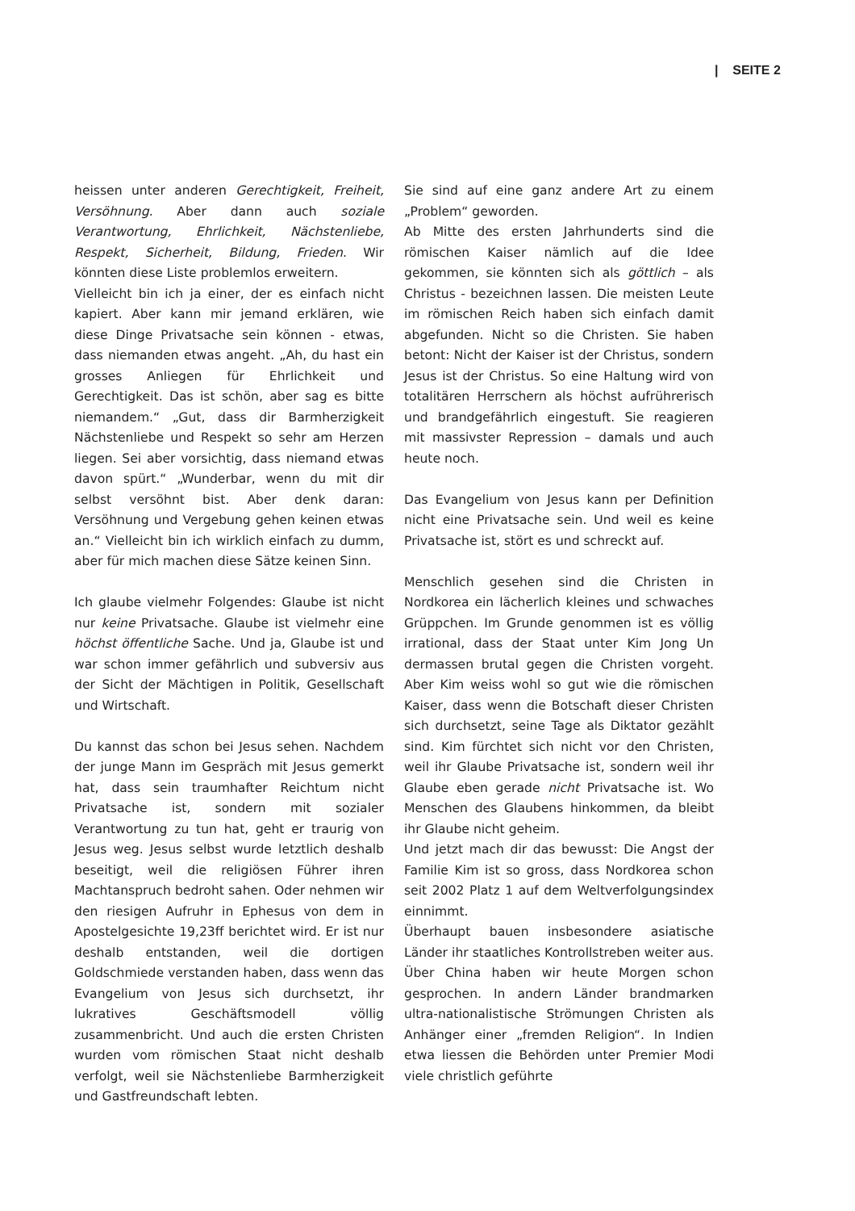| SEITE 2
heissen unter anderen Gerechtigkeit, Freiheit, Versöhnung. Aber dann auch soziale Verantwortung, Ehrlichkeit, Nächstenliebe, Respekt, Sicherheit, Bildung, Frieden. Wir könnten diese Liste problemlos erweitern.
Vielleicht bin ich ja einer, der es einfach nicht kapiert. Aber kann mir jemand erklären, wie diese Dinge Privatsache sein können - etwas, dass niemanden etwas angeht. „Ah, du hast ein grosses Anliegen für Ehrlichkeit und Gerechtigkeit. Das ist schön, aber sag es bitte niemandem.“ „Gut, dass dir Barmherzigkeit Nächstenliebe und Respekt so sehr am Herzen liegen. Sei aber vorsichtig, dass niemand etwas davon spürt.“ „Wunderbar, wenn du mit dir selbst versöhnt bist. Aber denk daran: Versöhnung und Vergebung gehen keinen etwas an.“ Vielleicht bin ich wirklich einfach zu dumm, aber für mich machen diese Sätze keinen Sinn.
Ich glaube vielmehr Folgendes: Glaube ist nicht nur keine Privatsache. Glaube ist vielmehr eine höchst öffentliche Sache. Und ja, Glaube ist und war schon immer gefährlich und subversiv aus der Sicht der Mächtigen in Politik, Gesellschaft und Wirtschaft.
Du kannst das schon bei Jesus sehen. Nachdem der junge Mann im Gespräch mit Jesus gemerkt hat, dass sein traumhafter Reichtum nicht Privatsache ist, sondern mit sozialer Verantwortung zu tun hat, geht er traurig von Jesus weg. Jesus selbst wurde letztlich deshalb beseitigt, weil die religiösen Führer ihren Machtanspruch bedroht sahen. Oder nehmen wir den riesigen Aufruhr in Ephesus von dem in Apostelgesichte 19,23ff berichtet wird. Er ist nur deshalb entstanden, weil die dortigen Goldschmiede verstanden haben, dass wenn das Evangelium von Jesus sich durchsetzt, ihr lukratives Geschäftsmodell völlig zusammenbricht. Und auch die ersten Christen wurden vom römischen Staat nicht deshalb verfolgt, weil sie Nächstenliebe Barmherzigkeit und Gastfreundschaft lebten.
Sie sind auf eine ganz andere Art zu einem „Problem“ geworden.
Ab Mitte des ersten Jahrhunderts sind die römischen Kaiser nämlich auf die Idee gekommen, sie könnten sich als göttlich – als Christus - bezeichnen lassen. Die meisten Leute im römischen Reich haben sich einfach damit abgefunden. Nicht so die Christen. Sie haben betont: Nicht der Kaiser ist der Christus, sondern Jesus ist der Christus. So eine Haltung wird von totalitären Herrschern als höchst aufrührerisch und brandgefährlich eingestuft. Sie reagieren mit massivster Repression – damals und auch heute noch.
Das Evangelium von Jesus kann per Definition nicht eine Privatsache sein. Und weil es keine Privatsache ist, stört es und schreckt auf.
Menschlich gesehen sind die Christen in Nordkorea ein lächerlich kleines und schwaches Grüppchen. Im Grunde genommen ist es völlig irrational, dass der Staat unter Kim Jong Un dermassen brutal gegen die Christen vorgeht. Aber Kim weiss wohl so gut wie die römischen Kaiser, dass wenn die Botschaft dieser Christen sich durchsetzt, seine Tage als Diktator gezählt sind. Kim fürchtet sich nicht vor den Christen, weil ihr Glaube Privatsache ist, sondern weil ihr Glaube eben gerade nicht Privatsache ist. Wo Menschen des Glaubens hinkommen, da bleibt ihr Glaube nicht geheim.
Und jetzt mach dir das bewusst: Die Angst der Familie Kim ist so gross, dass Nordkorea schon seit 2002 Platz 1 auf dem Weltverfolgungsindex einnimmt.
Überhaupt bauen insbesondere asiatische Länder ihr staatliches Kontrollstreben weiter aus. Über China haben wir heute Morgen schon gesprochen. In andern Länder brandmarken ultra-nationalistische Strömungen Christen als Anhänger einer „fremden Religion“. In Indien etwa liessen die Behörden unter Premier Modi viele christlich geführte